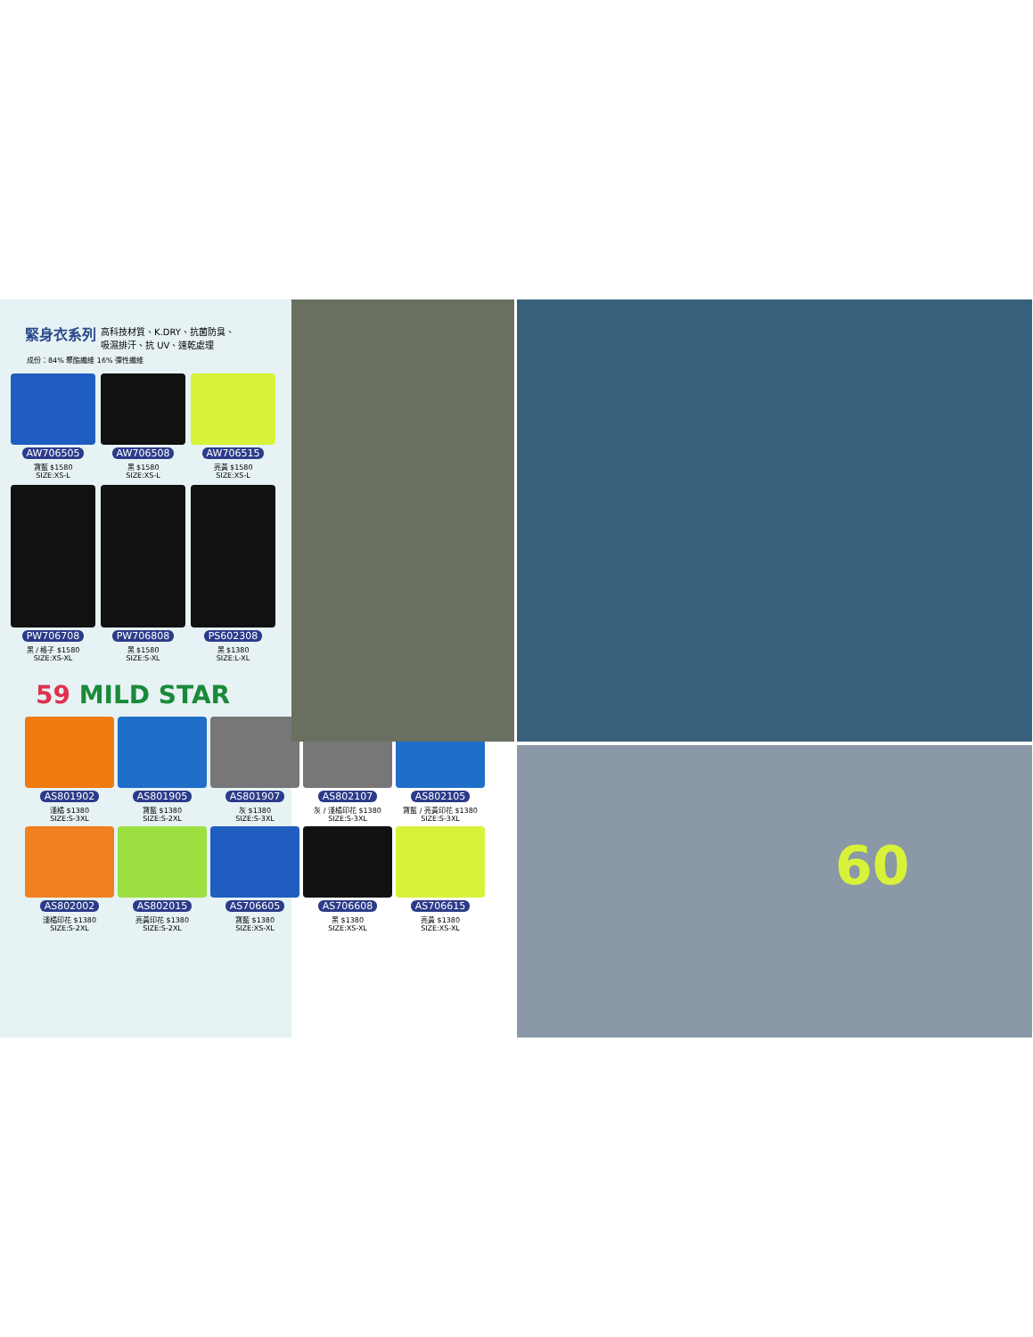緊身衣系列
高科技材質、K.DRY、抗菌防臭、
吸濕排汗、抗 UV、速乾處理
成份：84% 聚酯纖維 16% 彈性纖維
AW706505
寶藍 $1580
SIZE:XS-L
AW706508
黑 $1580
SIZE:XS-L
AW706515
亮黃 $1580
SIZE:XS-L
PW706708
黑 / 格子 $1580
SIZE:XS-XL
PW706808
黑 $1580
SIZE:S-XL
PS602308
黑 $1380
SIZE:L-XL
59 MILD STAR
AS801902
淺橘 $1380
SIZE:S-3XL
AS801905
寶藍 $1380
SIZE:S-2XL
AS801907
灰 $1380
SIZE:S-3XL
AS802107
灰 / 淺橘印花 $1380
SIZE:S-3XL
AS802105
寶藍 / 亮黃印花 $1380
SIZE:S-3XL
AS802002
淺橘印花 $1380
SIZE:S-2XL
AS802015
亮黃印花 $1380
SIZE:S-2XL
AS706605
寶藍 $1380
SIZE:XS-XL
AS706608
黑 $1380
SIZE:XS-XL
AS706615
亮黃 $1380
SIZE:XS-XL
60